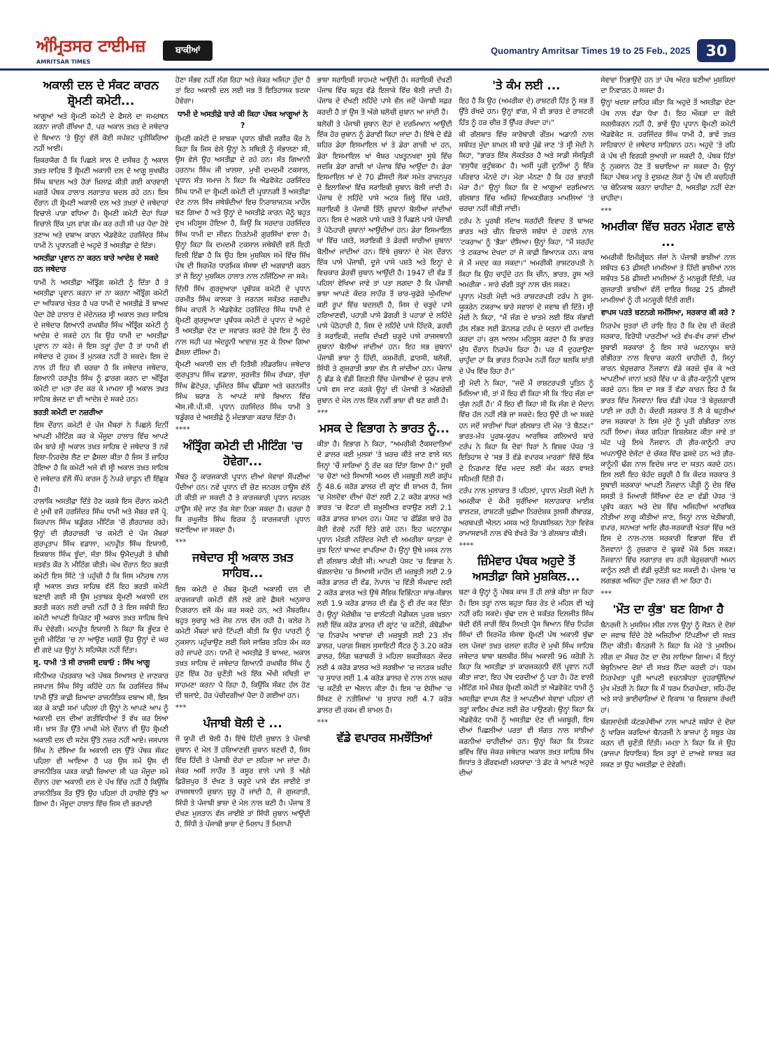ਅੰਮ੍ਰਿਤਸਰ ਟਾਈਮਜ਼
AMRITSAR TIMES
ਬਾਕੀਆਂ
Quomantry Amritsar Times 19 to 25 Feb., 2025
30
ਅਕਾਲੀ ਦਲ ਦੇ ਸੰਕਟ ਕਾਰਨ ਸ਼੍ਰੋਮਣੀ ਕਮੇਟੀ...
ਆਗੂਆਂ ਅਤੇ ਸ਼੍ਰੋਮਣੀ ਕਮੇਟੀ ਦੇ ਫੈਸਲੇ ਦਾ ਸਮਰਥਨ ਕਰਨਾ ਜਾਰੀ ਰੱਖਿਆ ਹੈ, ਪਰ ਅਕਾਲ ਤਖ਼ਤ ਦੇ ਜਥੇਦਾਰ ਦੇ ਬਿਆਨ 'ਤੇ ਉਨ੍ਹਾਂ ਵੱਲੋਂ ਕੋਈ ਸਪੱਸ਼ਟ ਪ੍ਰਤੀਕਿਰਿਆ ਨਹੀਂ ਆਈ।
ਜ਼ਿਕਰਯੋਗ ਹੈ ਕਿ ਪਿਛਲੇ ਸਾਲ ਦੋ ਦਸੰਬਰ ਨੂੰ ਅਕਾਲ ਤਖ਼ਤ ਸਾਹਿਬ ਤੋਂ ਸ਼੍ਰੋਮਣੀ ਅਕਾਲੀ ਦਲ ਦੇ ਆਗੂ ਸੁਖਬੀਰ ਸਿੰਘ ਬਾਦਲ ਅਤੇ ਹੋਰਾਂ ਖ਼ਿਲਾਫ਼ ਕੀਤੀ ਗਈ ਕਾਰਵਾਈ ਮਗਰੋਂ ਪੰਥਕ ਹਾਲਾਤ ਲਗਾਤਾਰ ਬਦਲ ਰਹੇ ਹਨ। ਇਸ ਦੌਰਾਨ ਹੀ ਸ਼੍ਰੋਮਣੀ ਅਕਾਲੀ ਦਲ ਅਤੇ ਤਖ਼ਤਾਂ ਦੇ ਜਥੇਦਾਰਾਂ ਵਿਚਾਲੇ ਪਾੜਾ ਵਧਿਆ ਹੈ। ਸ਼੍ਰੋਮਣੀ ਕਮੇਟੀ ਦੋਹਾਂ ਧਿਰਾਂ ਵਿਚਾਲੇ ਇੱਕ ਪੁਲ ਵਾਂਗ ਕੰਮ ਕਰ ਰਹੀ ਸੀ ਪਰ ਪੈਦਾ ਹੋਏ ਤਣਾਅ ਅਤੇ ਦਬਾਅ ਕਾਰਨ ਐਡਵੋਕੇਟ ਹਰਜਿੰਦਰ ਸਿੰਘ ਧਾਮੀ ਨੇ ਪ੍ਰਧਾਨਗੀ ਦੇ ਅਹੁਦੇ ਤੋਂ ਅਸਤੀਫ਼ਾ ਦੇ ਦਿੱਤਾ।
ਅਸਤੀਫ਼ਾ ਪ੍ਰਵਾਨ ਨਾ ਕਰਨ ਬਾਰੇ ਆਦੇਸ਼ ਦੇ ਸਕਦੇ ਹਨ ਜਥੇਦਾਰ
ਧਾਮੀ ਨੇ ਅਸਤੀਫ਼ਾ ਅੰਤ੍ਰਿੰਗ ਕਮੇਟੀ ਨੂੰ ਦਿੱਤਾ ਹੈ ਤੇ ਅਸਤੀਫ਼ਾ ਪ੍ਰਵਾਨ ਕਰਨਾ ਜਾਂ ਨਾ ਕਰਨਾ ਅੰਤ੍ਰਿੰਗ ਕਮੇਟੀ ਦਾ ਅਧਿਕਾਰ ਖੇਤਰ ਹੈ ਪਰ ਧਾਮੀ ਦੇ ਅਸਤੀਫ਼ੇ ਤੋਂ ਬਾਅਦ ਪੈਦਾ ਹੋਏ ਹਾਲਾਤ ਦੇ ਮੱਦੇਨਜ਼ਰ ਸ੍ਰੀ ਅਕਾਲ ਤਖ਼ਤ ਸਾਹਿਬ ਦੇ ਜਥੇਦਾਰ ਗਿਆਨੀ ਰਘਬੀਰ ਸਿੰਘ ਅੰਤ੍ਰਿੰਗ ਕਮੇਟੀ ਨੂੰ ਆਦੇਸ਼ ਦੇ ਸਕਦੇ ਹਨ ਕਿ ਉਹ ਧਾਮੀ ਦਾ ਅਸਤੀਫ਼ਾ ਪ੍ਰਵਾਨ ਨਾ ਕਰੇ। ਜੇ ਇਸ ਤਰ੍ਹਾਂ ਹੁੰਦਾ ਹੈ ਤਾਂ ਧਾਮੀ ਵੀ ਜਥੇਦਾਰ ਦੇ ਹੁਕਮ ਤੋਂ ਮੁਨਕਰ ਨਹੀਂ ਹੋ ਸਕਦੇ। ਇਸ ਦੇ ਨਾਲ ਹੀ ਇਹ ਵੀ ਚਰਚਾ ਹੈ ਕਿ ਜਥੇਦਾਰ ਜਥੇਦਾਰ, ਗਿਆਨੀ ਹਰਪ੍ਰੀਤ ਸਿੰਘ ਨੂੰ ਫ਼ਾਰਗ ਕਰਨ ਦਾ ਅੰਤ੍ਰਿੰਗ ਕਮੇਟੀ ਦਾ ਮਤਾ ਰੱਦ ਕਰ ਕੇ ਮਾਮਲਾ ਸ੍ਰੀ ਅਕਾਲ ਤਖ਼ਤ ਸਾਹਿਬ ਭੇਜਣ ਦਾ ਵੀ ਆਦੇਸ਼ ਦੇ ਸਕਦੇ ਹਨ।
ਭਰਤੀ ਕਮੇਟੀ ਦਾ ਨਜ਼ਰੀਆ
ਇਸ ਦੌਰਾਨ ਕਮੇਟੀ ਦੇ ਪੰਜ ਮੈਂਬਰਾਂ ਨੇ ਪਿਛਲੇ ਦਿਨੀਂ ਆਪਣੀ ਮੀਟਿੰਗ ਕਰ ਕੇ ਮੌਜੂਦਾ ਹਾਲਾਤ ਵਿੱਚ ਆਪਣੇ ਕੰਮ ਬਾਰੇ ਸ੍ਰੀ ਅਕਾਲ ਤਖ਼ਤ ਸਾਹਿਬ ਦੇ ਜਥੇਦਾਰ ਤੋਂ ਨਵੇਂ ਦਿਸ਼ਾ-ਨਿਰਦੇਸ਼ ਲੈਣ ਦਾ ਫ਼ੈਸਲਾ ਕੀਤਾ ਹੈ ਜਿਸ ਤੋਂ ਜ਼ਾਹਿਰ ਹੋਇਆ ਹੈ ਕਿ ਕਮੇਟੀ ਅਜੇ ਵੀ ਸ੍ਰੀ ਅਕਾਲ ਤਖ਼ਤ ਸਾਹਿਬ ਦੇ ਜਥੇਦਾਰ ਵੱਲੋਂ ਸੌਂਪੇ ਕਾਰਜ ਨੂੰ ਨੇਪਰੇ ਚਾੜ੍ਹਨ ਦੀ ਇੱਛੁਕ ਹੈ।
ਹਾਲਾਂਕਿ ਅਸਤੀਫ਼ਾ ਦਿੱਤੇ ਹੋਣ ਕਰਕੇ ਇਸ ਦੌਰਾਨ ਕਮੇਟੀ ਦੇ ਮੁਖੀ ਵਜੋਂ ਹਰਜਿੰਦਰ ਸਿੰਘ ਧਾਮੀ ਅਤੇ ਮੈਂਬਰ ਵਜੋਂ ਪ੍ਰੋ. ਕਿਰਪਾਲ ਸਿੰਘ ਬਡੂੰਗਰ ਮੀਟਿੰਗ 'ਚੋਂ ਗ਼ੈਰਹਾਜ਼ਰ ਰਹੇ। ਉਨ੍ਹਾਂ ਦੀ ਗ਼ੈਰਹਾਜ਼ਰੀ 'ਚ ਕਮੇਟੀ ਦੇ ਪੰਜ ਮੈਂਬਰਾਂ ਗੁਰਪ੍ਰਤਾਪ ਸਿੰਘ ਵਡਾਲਾ, ਮਨਪ੍ਰੀਤ ਸਿੰਘ ਇਯਾਲੀ, ਇਕਬਾਲ ਸਿੰਘ ਝੂੰਦਾਂ, ਸੰਤਾ ਸਿੰਘ ਉਮੈਦਪੁਰੀ ਤੇ ਬੀਬੀ ਸਤਵੰਤ ਕੌਰ ਨੇ ਮੀਟਿੰਗ ਕੀਤੀ। ਘੋਖ ਦੌਰਾਨ ਇਹ ਭਰਤੀ ਕਮੇਟੀ ਇਸ ਸਿੱਟੇ 'ਤੇ ਪਹੁੰਚੀ ਹੈ ਕਿ ਜਿਸ ਮਨੋਰਥ ਨਾਲ ਸ੍ਰੀ ਅਕਾਲ ਤਖ਼ਤ ਸਾਹਿਬ ਵੱਲੋਂ ਇਹ ਭਰਤੀ ਕਮੇਟੀ ਬਣਾਈ ਗਈ ਸੀ ਉਸ ਮੁਤਾਬਕ ਸ਼੍ਰੋਮਣੀ ਅਕਾਲੀ ਦਲ ਭਰਤੀ ਕਰਨ ਲਈ ਰਾਜ਼ੀ ਨਹੀਂ ਹੈ ਤੇ ਇਸ ਸਬੰਧੀ ਇਹ ਕਮੇਟੀ ਆਪਣੀ ਰਿਪੋਰਟ ਸ੍ਰੀ ਅਕਾਲ ਤਖ਼ਤ ਸਾਹਿਬ ਵਿਖੇ ਸੌਂਪ ਦੇਵੇਗੀ। ਮਨਪ੍ਰੀਤ ਇਯਾਲੀ ਨੇ ਕਿਹਾ ਕਿ ਭੂੰਦੜ ਦੇ ਦੂਜੀ ਮੀਟਿੰਗ 'ਚ ਨਾ ਆਉਣ ਮਗਰੋਂ ਉਹ ਉਨ੍ਹਾਂ ਦੇ ਘਰ ਵੀ ਗਏ ਪਰ ਉਨ੍ਹਾਂ ਨੇ ਸਹਿਯੋਗ ਨਹੀਂ ਦਿੱਤਾ।
ਸ੍ਰ. ਧਾਮੀ 'ਤੇ ਸੀ ਰਾਜਸੀ ਦਬਾਓ : ਸਿੱਖ ਆਗੂ
ਸੀਨੀਅਰ ਪੱਤਰਕਾਰ ਅਤੇ ਪੰਥਕ ਸਿਆਸਤ ਦੇ ਜਾਣਕਾਰ ਜਸਪਾਲ ਸਿੰਘ ਸਿੱਧੂ ਕਹਿੰਦੇ ਹਨ ਕਿ ਹਰਜਿੰਦਰ ਸਿੰਘ ਧਾਮੀ ਉੱਤੇ ਕਾਫ਼ੀ ਜ਼ਿਆਦਾ ਰਾਜਨੀਤਿਕ ਦਬਾਅ ਸੀ, ਇਸ ਕਰ ਕੇ ਕਾਫ਼ੀ ਸਮਾਂ ਪਹਿਲਾਂ ਹੀ ਉਨ੍ਹਾਂ ਨੇ ਆਪਣੇ ਆਪ ਨੂੰ ਅਕਾਲੀ ਦਲ ਦੀਆਂ ਗਤੀਵਿਧੀਆਂ ਤੋਂ ਵੱਖ ਕਰ ਲਿਆ ਸੀ। ਖ਼ਾਸ ਤੌਰ ਉੱਤੇ ਮਾਘੀ ਮੇਲੇ ਦੌਰਾਨ ਵੀ ਉਹ ਸ਼੍ਰੋਮਣੀ ਅਕਾਲੀ ਦਲ ਦੀ ਸਟੇਜ ਉੱਤੇ ਨਜ਼ਰ ਨਹੀਂ ਆਏ। ਜਸਪਾਲ ਸਿੰਘ ਨੇ ਦੱਸਿਆ ਕਿ ਅਕਾਲੀ ਦਲ ਉੱਤੇ ਪੰਥਕ ਸੰਕਟ ਪਹਿਲਾ ਵੀ ਆਇਆ ਹੈ ਪਰ ਉਸ ਸਮੇਂ ਉਸ ਦੀ ਰਾਜਨੀਤਿਕ ਪਕੜ ਕਾਫ਼ੀ ਜ਼ਿਆਦਾ ਸੀ ਪਰ ਮੌਜੂਦਾ ਸਮੇਂ ਦੌਰਾਨ ਹਵਾ ਅਕਾਲੀ ਦਲ ਦੇ ਪੱਖ ਵਿੱਚ ਨਹੀਂ ਹੈ ਕਿਉਂਕਿ ਰਾਜਨੀਤਿਕ ਤੌਰ ਉੱਤੇ ਉਹ ਪਹਿਲਾਂ ਹੀ ਹਾਸ਼ੀਏ ਉੱਤੇ ਆ ਗਿਆ ਹੈ। ਮੌਜੂਦਾ ਹਾਲਾਤ ਵਿੱਚ ਜਿਸ ਦੀ ਭਰਪਾਈ
ਹੋਣਾ ਸੰਭਵ ਨਹੀਂ ਲੱਗ ਰਿਹਾ ਅਤੇ ਜੇਕਰ ਅਜਿਹਾ ਹੁੰਦਾ ਹੈ ਤਾਂ ਇਹ ਅਕਾਲੀ ਦਲ ਲਈ ਸਭ ਤੋਂ ਇਤਿਹਾਸਕ ਝਟਕਾ ਹੋਵੇਗਾ।
ਧਾਮੀ ਦੇ ਅਸਤੀਫ਼ੇ ਬਾਰੇ ਕੀ ਕਿਹਾ ਪੰਥਕ ਆਗੂਆਂ ਨੇ ?
ਸ਼੍ਰੋਮਣੀ ਕਮੇਟੀ ਦੇ ਸਾਬਕਾ ਪ੍ਰਧਾਨ ਬੀਬੀ ਜਗੀਰ ਕੌਰ ਨੇ ਕਿਹਾ ਕਿ ਜਿਸ ਵੇਲੇ ਉਨ੍ਹਾਂ ਨੇ ਸਥਿਤੀ ਨੂੰ ਸੰਭਾਲਣਾ ਸੀ, ਉਸ ਵੇਲੇ ਉਹ ਅਸਤੀਫ਼ਾ ਦੇ ਰਹੇ ਹਨ। ਸੰਤ ਗਿਆਨੀ ਹਰਨਾਮ ਸਿੰਘ ਜੀ ਖ਼ਾਲਸਾ, ਮੁਖੀ ਦਮਦਮੀ ਟਕਸਾਲ, ਪ੍ਰਧਾਨ ਸੰਤ ਸਮਾਜ ਨੇ ਕਿਹਾ ਕਿ ਐਡਵੋਕੇਟ ਹਰਜਿੰਦਰ ਸਿੰਘ ਧਾਮੀ ਦਾ ਸ਼੍ਰੋਮਣੀ ਕਮੇਟੀ ਦੀ ਪ੍ਰਧਾਨਗੀ ਤੋਂ ਅਸਤੀਫ਼ਾ ਦੇਣ ਨਾਲ ਸਿੱਖ ਜਥੇਬੰਦੀਆਂ ਵਿਚ ਨਿਰਾਸ਼ਾਜਨਕ ਮਾਹੌਲ ਬਣ ਗਿਆ ਹੈ ਅਤੇ ਉਨ੍ਹਾਂ ਦੇ ਅਸਤੀਫ਼ੇ ਕਾਰਨ ਮੈਨੂੰ ਬਹੁਤ ਦੁਖ ਮਹਿਸੂਸ ਹੋਇਆ ਹੈ, ਕਿਉਂ ਕਿ ਸਰਦਾਰ ਹਰਜਿੰਦਰ ਸਿੰਘ ਧਾਮੀ ਦਾ ਜੀਵਨ ਨਿਤਨੇਮੀ ਗੁਰਸਿੱਖਾਂ ਵਾਲਾ ਹੈ। ਉਨ੍ਹਾਂ ਕਿਹਾ ਕਿ ਦਮਦਮੀ ਟਕਸਾਲ ਜਥੇਬੰਦੀ ਵਲੋਂ ਇਹੀ ਦਿਲੀ ਇੱਛਾ ਹੈ ਕਿ ਉਹ ਇਸ ਮੁਸ਼ਕਿਲ ਸਮੇਂ ਵਿੱਚ ਸਿੱਖ ਪੰਥ ਦੀ ਸਿਰਮੌਰ ਧਾਰਮਿਕ ਸੰਸਥਾ ਦੀ ਅਗਵਾਈ ਕਰਨ ਤਾਂ ਜੋ ਇਨ੍ਹਾਂ ਮੁਸ਼ਕਿਲ ਹਾਲਾਤ ਨਾਲ ਨਜਿੱਠਿਆ ਜਾ ਸਕੇ।
ਦਿੱਲੀ ਸਿੱਖ ਗੁਰਦੁਆਰਾ ਪ੍ਰਬੰਧਕ ਕਮੇਟੀ ਦੇ ਪ੍ਰਧਾਨ ਹਰਮੀਤ ਸਿੰਘ ਕਾਲਕਾ ਤੇ ਜਰਨਲ ਸਕੱਤਰ ਜਗਦੀਪ ਸਿੰਘ ਕਾਹਲੋਂ ਨੇ ਐਡਵੋਕੇਟ ਹਰਜਿੰਦਰ ਸਿੰਘ ਧਾਮੀ ਦੇ ਸ਼੍ਰੋਮਣੀ ਗੁਰਦੁਆਰਾ ਪ੍ਰਬੰਧਕ ਕਮੇਟੀ ਦੇ ਪ੍ਰਧਾਨ ਦੇ ਅਹੁਦੇ ਤੋਂ ਅਸਤੀਫ਼ਾ ਦੇਣ ਦਾ ਸਵਾਗਤ ਕਰਦੇ ਹੋਏ ਇਸ ਨੂੰ ਦੇਰ ਨਾਲ ਸਹੀ ਪਰ ਅੰਦਰੂਨੀ ਆਵਾਜ਼ ਸੁਣ ਕੇ ਲਿਆ ਗਿਆ ਫ਼ੈਸਲਾ ਦੱਸਿਆ ਹੈ।
ਸ਼੍ਰੋਮਣੀ ਅਕਾਲੀ ਦਲ ਦੀ ਹਿਤੈਸ਼ੀ ਲੀਡਰਸ਼ਿਪ ਜਥੇਦਾਰ ਗੁਰਪ੍ਰਤਾਪ ਸਿੰਘ ਵਡਾਲਾ, ਸੁਰਜੀਤ ਸਿੰਘ ਰੱਖੜਾ, ਸੁੱਚਾ ਸਿੰਘ ਛੋਟੇਪੁਰ, ਪ੍ਰਮਿੰਦਰ ਸਿੰਘ ਢੀਂਡਸਾ ਅਤੇ ਚਰਨਜੀਤ ਸਿੰਘ ਬਰਾੜ ਨੇ ਆਪਣੇ ਸਾਂਝੇ ਬਿਆਨ ਵਿੱਚ ਐਸ.ਜੀ.ਪੀ.ਸੀ. ਪ੍ਰਧਾਨ ਹਰਜਿੰਦਰ ਸਿੰਘ ਧਾਮੀ ਤੇ ਬਡੂੰਗਰ ਦੇ ਅਸਤੀਫ਼ੇ ਨੂੰ ਮੰਦਭਾਗਾ ਕਰਾਰ ਦਿੱਤਾ ਹੈ।
****
ਅੰਤ੍ਰਿੰਗ ਕਮੇਟੀ ਦੀ ਮੀਟਿੰਗ 'ਚ ਹੋਵੇਗਾ...
ਮੈਂਬਰ ਨੂੰ ਕਾਰਜਕਾਰੀ ਪ੍ਰਧਾਨ ਦੀਆਂ ਸੇਵਾਵਾਂ ਸੌਂਪਣੀਆਂ ਪੈਂਦੀਆਂ ਹਨ। ਨਵੇਂ ਪ੍ਰਧਾਨ ਦੀ ਚੋਣ ਜਨਰਲ ਹਾਊਸ ਵੱਲੋਂ ਹੀ ਕੀਤੀ ਜਾ ਸਕਦੀ ਹੈ ਤੇ ਕਾਰਜਕਾਰੀ ਪ੍ਰਧਾਨ ਜਨਰਲ ਹਾਊਸ ਸੱਦੇ ਜਾਣ ਤੱਕ ਸੇਵਾ ਨਿਭਾ ਸਕਦਾ ਹੈ। ਚਰਚਾ ਹੈ ਕਿ ਰਘੂਜੀਤ ਸਿੰਘ ਵਿਰਕ ਨੂੰ ਕਾਰਜਕਾਰੀ ਪ੍ਰਧਾਨ ਬਣਾਇਆ ਜਾ ਸਕਦਾ ਹੈ।
***
ਜਥੇਦਾਰ ਸ੍ਰੀ ਅਕਾਲ ਤਖ਼ਤ ਸਾਹਿਬ...
ਇਸ ਕਮੇਟੀ ਦੇ ਮੈਂਬਰ ਸ਼੍ਰੋਮਣੀ ਅਕਾਲੀ ਦਲ ਦੀ ਕਾਰਜਕਾਰੀ ਕਮੇਟੀ ਵੱਲੋਂ ਲਏ ਗਏ ਫ਼ੈਸਲੇ ਅਨੁਸਾਰ ਨਿਗਰਾਨ ਵਜੋਂ ਕੰਮ ਕਰ ਸਕਦੇ ਹਨ, ਅਤੇ ਮੈਂਬਰਸ਼ਿਪ ਬਹੁਤ ਸੁਚਾਰੂ ਅਤੇ ਜੋਸ਼ ਨਾਲ ਚੱਲ ਰਹੀ ਹੈ। ਕਲੇਰ ਨੇ ਕਮੇਟੀ ਮੈਂਬਰਾਂ ਬਾਰੇ ਟਿੱਪਣੀ ਕੀਤੀ ਕਿ ਉਹ ਪਾਰਟੀ ਨੂੰ ਨੁਕਸਾਨ ਪਹੁੰਚਾਉਣ ਲਈ ਕਿਸੇ ਸਾਜ਼ਿਸ਼ ਤਹਿਤ ਕੰਮ ਕਰ ਰਹੇ ਜਾਪਦੇ ਹਨ। ਧਾਮੀ ਦੇ ਅਸਤੀਫ਼ੇ ਤੋਂ ਬਾਅਦ, ਅਕਾਲ ਤਖ਼ਤ ਸਾਹਿਬ ਦੇ ਜਥੇਦਾਰ ਗਿਆਨੀ ਰਘਬੀਰ ਸਿੰਘ ਨੂੰ ਹੁਣ ਇੱਕ ਹੋਰ ਚੁਣੌਤੀ ਅਤੇ ਇੱਕ ਔਖੀ ਸਥਿਤੀ ਦਾ ਸਾਹਮਣਾ ਕਰਨਾ ਪੈ ਰਿਹਾ ਹੈ, ਕਿਉਂਕਿ ਸੰਕਟ ਹੱਲ ਹੋਣ ਦੀ ਬਜਾਏ, ਹੋਰ ਪੇਚੀਦਗੀਆਂ ਪੈਦਾ ਹੋ ਗਈਆਂ ਹਨ।
***
ਪੰਜਾਬੀ ਬੋਲੀ ਦੇ ...
ਜੋ ਯੂਪੀ ਦੀ ਬੋਲੀ ਹੈ। ਇੱਥੇ ਹਿੰਦੀ ਜ਼ੁਬਾਨ ਤੇ ਪੰਜਾਬੀ ਜ਼ੁਬਾਨ ਦੇ ਮੇਲ ਤੋਂ ਹਰਿਆਣਵੀ ਜ਼ੁਬਾਨ ਬਣਦੀ ਹੈ, ਜਿਸ ਵਿੱਚ ਹਿੰਦੀ ਤੇ ਪੰਜਾਬੀ ਦੋਹਾਂ ਦਾ ਲਹਿਜਾ ਆ ਜਾਂਦਾ ਹੈ। ਜੇਕਰ ਅਸੀਂ ਲਾਹੌਰ ਤੋਂ ਕਸੂਰ ਵਾਲੇ ਪਾਸੇ ਤੋਂ ਅੱਗੇ ਫ਼ਿਰੋਜ਼ਪੁਰ ਤੋਂ ਦੱਖਣ ਤੇ ਚੜ੍ਹਦੇ ਪਾਸੇ ਵੱਲ ਜਾਈਏ ਤਾਂ ਰਾਜਸਥਾਨੀ ਜ਼ੁਬਾਨ ਸ਼ੁਰੂ ਹੋ ਜਾਂਦੀ ਹੈ, ਜੋ ਗੁਜਰਾਤੀ, ਸਿੰਧੀ ਤੇ ਪੰਜਾਬੀ ਭਾਸ਼ਾ ਦੇ ਮੇਲ ਨਾਲ ਬਣੀ ਹੈ। ਪੰਜਾਬ ਤੋਂ ਦੱਖਣ ਮੁਲਤਾਨ ਵੱਲ ਜਾਈਏ ਤਾਂ ਸਿੰਧੀ ਜ਼ੁਬਾਨ ਆਉਂਦੀ ਹੈ, ਸਿੰਧੀ ਤੇ ਪੰਜਾਬੀ ਭਾਸ਼ਾ ਦੇ ਮਿਲਾਪ ਤੋਂ ਮਿਲਾਪੀ
ਭਾਸ਼ਾ ਸਰਾਇਕੀ ਸਾਹਮਣੇ ਆਉਂਦੀ ਹੈ। ਸਰਾਇਕੀ ਦੱਖਣੀ ਪੰਜਾਬ ਵਿੱਚ ਬਹੁਤ ਵੱਡੇ ਇਲਾਕੇ ਵਿੱਚ ਬੋਲੀ ਜਾਂਦੀ ਹੈ। ਪੰਜਾਬ ਦੇ ਦੱਖਣੀ ਲਹਿੰਦੇ ਪਾਸੇ ਵੱਲ ਜਦੋਂ ਪੰਜਾਬੀ ਸਫ਼ਰ ਕਰਦੀ ਹੈ ਤਾਂ ਉਸ ਤੋਂ ਅੱਗੇ ਬਲੋਚੀ ਜ਼ੁਬਾਨ ਆ ਜਾਂਦੀ ਹੈ।
ਬਲੋਚੀ ਤੇ ਪੰਜਾਬੀ ਜ਼ੁਬਾਨ ਦੋਹਾਂ ਦੇ ਦਰਮਿਆਨ ਆਉਂਦੀ ਇੱਕ ਹੋਰ ਜ਼ੁਬਾਨ ਨੂੰ ਡੇਰਾਵੀ ਕਿਹਾ ਜਾਂਦਾ ਹੈ। ਇੱਥੇ ਦੋ ਵੱਡੇ ਸ਼ਹਿਰ ਡੇਰਾ ਇਸਮਾਇਲ ਖਾਂ ਤੇ ਡੇਰਾ ਗਾਜ਼ੀ ਖਾਂ ਹਨ, ਡੇਰਾ ਇਸਮਾਇਲ ਖਾਂ ਖੈਬਰ ਪਖ਼ਤੂਨਖਵਾ ਸੂਬੇ ਵਿੱਚ ਜਦਕਿ ਡੇਰਾ ਗਾਜ਼ੀ ਖਾਂ ਪੰਜਾਬ ਵਿੱਚ ਆਉਂਦਾ ਹੈ। ਡੇਰਾ ਇਸਮਾਇਲ ਖਾਂ ਦੇ 70 ਫ਼ੀਸਦੀ ਲੋਕਾਂ ਸਮੇਤ ਰਾਜਨਪੁਰ ਦੇ ਇਲਾਕਿਆਂ ਵਿੱਚ ਸਰਾਇਕੀ ਜ਼ੁਬਾਨ ਬੋਲੀ ਜਾਂਦੀ ਹੈ। ਪੰਜਾਬ ਦੇ ਲਹਿੰਦੇ ਪਾਸੇ ਅਟਕ ਜ਼ਿਲ੍ਹੇ ਵਿੱਚ ਪਸ਼ਤੋ, ਸਰਾਇਕੀ ਤੇ ਪੰਜਾਬੀ ਤਿੰਨੋਂ ਜ਼ੁਬਾਨਾਂ ਬੋਲੀਆਂ ਜਾਂਦੀਆਂ ਹਨ। ਇਸ ਦੇ ਅਗਲੇ ਪਾਸੇ ਪਸ਼ਤੋ ਤੇ ਪਿਛਲੇ ਪਾਸੇ ਪੰਜਾਬੀ ਤੇ ਪੋਠੋਹਾਰੀ ਜ਼ੁਬਾਨਾਂ ਆਉਂਦੀਆਂ ਹਨ। ਡੇਰਾ ਇਸਮਾਇਲ ਖਾਂ ਵਿੱਚ ਪਸ਼ਤੋ, ਸਰਾਇਕੀ ਤੇ ਡੇਰਵੀ ਸਾਰੀਆਂ ਜ਼ੁਬਾਨਾਂ ਬੋਲੀਆਂ ਜਾਂਦੀਆਂ ਹਨ। ਇੱਥੇ ਜ਼ੁਬਾਨਾਂ ਦੇ ਮੇਲ ਦੌਰਾਨ ਇੱਕ ਪਾਸੇ ਪੰਜਾਬੀ, ਦੂਜੇ ਪਾਸੇ ਪਸ਼ਤੋ ਅਤੇ ਇਨ੍ਹਾਂ ਦੇ ਵਿਚਕਾਰ ਡੇਰਵੀ ਜ਼ੁਬਾਨ ਆਉਂਦੀ ਹੈ। 1947 ਦੀ ਵੰਡ ਤੋਂ ਪਹਿਲਾਂ ਵੇਖਿਆ ਜਾਵੇ ਤਾਂ ਪਤਾ ਲਗਦਾ ਹੈ ਕਿ ਪੰਜਾਬੀ ਭਾਸ਼ਾ ਆਪਣੇ ਕੇਂਦਰ ਲਾਹੌਰ ਤੋਂ ਚਾਰ-ਚੁਫ਼ੇਰੇ ਘੁੰਮਦਿਆਂ ਕਈ ਰੂਪਾਂ ਵਿੱਚ ਬਦਲਦੀ ਹੈ, ਜਿਸ ਦੇ ਚੜ੍ਹਦੇ ਪਾਸੇ ਹਰਿਆਣਵੀ, ਪਹਾੜੀ ਪਾਸੇ ਡੋਗਰੀ ਤੇ ਪਹਾੜਾਂ ਦੇ ਲਹਿੰਦੇ ਪਾਸੇ ਪੋਠੋਹਾਰੀ ਹੈ, ਜਿਸ ਦੇ ਲਹਿੰਦੇ ਪਾਸੇ ਹਿੰਦਕੋ, ਡਰਵੀ ਤੇ ਸਰਾਇਕੀ, ਜਦਕਿ ਦੱਖਣੀ ਚੜ੍ਹਦੇ ਪਾਸੇ ਰਾਜਸਥਾਨੀ ਜ਼ੁਬਾਨਾਂ ਬੋਲੀਆਂ ਜਾਂਦੀਆਂ ਹਨ। ਇਹ ਸਭ ਜ਼ੁਬਾਨਾਂ ਪੰਜਾਬੀ ਭਾਸ਼ਾ ਨੂੰ ਹਿੰਦੀ, ਕਸ਼ਮੀਰੀ, ਫ਼ਾਰਸੀ, ਬਲੋਚੀ, ਸਿੰਧੀ ਤੇ ਗੁਜਰਾਤੀ ਭਾਸ਼ਾ ਵੱਲ ਲੈ ਜਾਂਦੀਆਂ ਹਨ। ਪੰਜਾਬ ਨੂੰ ਛੱਡ ਕੇ ਵੱਡੀ ਗਿਣਤੀ ਵਿੱਚ ਪੰਜਾਬੀਆਂ ਦੇ ਯੂਰਪ ਵਾਲੇ ਪਾਸੇ ਵਸ ਜਾਣ ਕਰਕੇ ਉਨ੍ਹਾਂ ਦੀ ਪੰਜਾਬੀ ਤੇ ਅੰਗਰੇਜ਼ੀ ਜ਼ੁਬਾਨ ਦੇ ਮੇਲ ਨਾਲ ਇੱਕ ਨਵੀਂ ਭਾਸ਼ਾ ਵੀ ਬਣ ਗਈ ਹੈ।
***
ਮਸਕ ਦੇ ਵਿਭਾਗ ਨੇ ਭਾਰਤ ਨੂੰ...
ਕੀਤਾ ਹੈ। ਵਿਭਾਗ ਨੇ ਕਿਹਾ, "ਅਮਰੀਕੀ ਟੈਕਸਦਾਤਿਆਂ ਦੇ ਡਾਲਰ ਕਈ ਮੁਲਕਾਂ 'ਤੇ ਖ਼ਰਚ ਕੀਤੇ ਜਾਣ ਵਾਲੇ ਸਨ ਜਿਨ੍ਹਾਂ 'ਚੋਂ ਸਾਰਿਆਂ ਨੂੰ ਰੱਦ ਕਰ ਦਿੱਤਾ ਗਿਆ ਹੈ।" ਸੂਚੀ 'ਚ ਚੋਣਾਂ ਅਤੇ ਸਿਆਸੀ ਅਮਲ ਦੀ ਮਜ਼ਬੂਤੀ ਲਈ ਗਰੁੱਪ ਨੂੰ 48.6 ਕਰੋੜ ਡਾਲਰ ਦੀ ਗ੍ਰਾਂਟ ਵੀ ਸ਼ਾਮਲ ਹੈ, ਜਿਸ 'ਚ ਮੋਲਦੋਵਾ ਦੀਆਂ ਚੋਣਾਂ ਲਈ 2.2 ਕਰੋੜ ਡਾਲਰ ਅਤੇ ਭਾਰਤ 'ਚ ਵੋਟਰਾਂ ਦੀ ਸ਼ਮੂਲੀਅਤ ਵਧਾਉਣ ਲਈ 2.1 ਕਰੋੜ ਡਾਲਰ ਸ਼ਾਮਲ ਹਨ। ਪੋਸਟ 'ਚ ਫੰਡਿੰਗ ਬਾਰੇ ਹੋਰ ਕੋਈ ਵੇਰਵੇ ਨਹੀਂ ਦਿੱਤੇ ਗਏ ਹਨ। ਇਹ ਘਟਨਾਕ੍ਰਮ ਪ੍ਰਧਾਨ ਮੰਤਰੀ ਨਰਿੰਦਰ ਮੋਦੀ ਦੀ ਅਮਰੀਕਾ ਯਾਤਰਾ ਦੇ ਕੁਝ ਦਿਨਾਂ ਬਾਅਦ ਵਾਪਰਿਆ ਹੈ। ਉਨ੍ਹਾਂ ਉਥੇ ਮਸਕ ਨਾਲ ਵੀ ਗੱਲਬਾਤ ਕੀਤੀ ਸੀ। ਆਪਣੀ ਪੋਸਟ 'ਚ ਵਿਭਾਗ ਨੇ ਬੰਗਲਾਦੇਸ਼ 'ਚ ਸਿਆਸੀ ਮਾਹੌਲ ਦੀ ਮਜ਼ਬੂਤੀ ਲਈ 2.9 ਕਰੋੜ ਡਾਲਰ ਦੀ ਵੰਡ, ਨੇਪਾਲ 'ਚ ਵਿੱਤੀ ਸੰਘਵਾਦ ਲਈ 2 ਕਰੋੜ ਡਾਲਰ ਅਤੇ ਉਥੇ ਜੈਵਿਕ ਵਿਭਿੰਨਤਾ ਸਾਂਭ-ਸੰਭਾਲ ਲਈ 1.9 ਕਰੋੜ ਡਾਲਰ ਦੀ ਵੰਡ ਨੂੰ ਵੀ ਰੱਦ ਕਰ ਦਿੱਤਾ ਹੈ। ਉਨ੍ਹਾਂ ਮੋਜ਼ੰਬੀਕ 'ਚ ਵਾਲੰਟਰੀ ਮੈਡੀਕਲ ਪੁਰਸ਼ ਖ਼ਤਨਾ ਲਈ ਇੱਕ ਕਰੋੜ ਡਾਲਰ ਦੀ ਗ੍ਰਾਂਟ 'ਚ ਕਟੌਤੀ, ਕੰਬੋਡੀਆ 'ਚ ਨਿਰਪੱਖ ਆਵਾਜ਼ਾਂ ਦੀ ਮਜ਼ਬੂਤੀ ਲਈ 23 ਲੱਖ ਡਾਲਰ, ਪਰਾਗ ਸਿਵਲ ਸੁਸਾਇਟੀ ਸੈਂਟਰ ਨੂੰ 3.20 ਕਰੋੜ ਡਾਲਰ, ਲਿੰਗ ਬਰਾਬਰੀ ਤੇ ਮਹਿਲਾ ਸ਼ਕਤੀਕਰਨ ਕੇਂਦਰ ਲਈ 4 ਕਰੋੜ ਡਾਲਰ ਅਤੇ ਸਰਬੀਆ 'ਚ ਜਨਤਕ ਖ਼ਰੀਦ 'ਚ ਸੁਧਾਰ ਲਈ 1.4 ਕਰੋੜ ਡਾਲਰ ਦੇ ਨਾਲ ਨਾਲ ਖ਼ਰਚ 'ਚ ਕਟੌਤੀ ਦਾ ਐਲਾਨ ਕੀਤਾ ਹੈ। ਇਸ 'ਚ ਏਸ਼ੀਆ 'ਚ ਸਿੱਖਣ ਦੇ ਨਤੀਜਿਆਂ 'ਚ ਸੁਧਾਰ ਲਈ 4.7 ਕਰੋੜ ਡਾਲਰ ਦੀ ਰਕਮ ਵੀ ਸ਼ਾਮਲ ਹੈ।
***
ਵੱਡੇ ਵਪਾਰਕ ਸਮਝੌਤਿਆਂ
'ਤੇ ਕੰਮ ਲਈ ...
ਇਹ ਹੈ ਕਿ ਉਹ (ਅਮਰੀਕਾ ਦੇ) ਰਾਸ਼ਟਰੀ ਹਿੱਤ ਨੂੰ ਸਭ ਤੋਂ ਉੱਤੇ ਰੱਖਦੇ ਹਨ। ਉਨ੍ਹਾਂ ਵਾਂਗ, ਮੈਂ ਵੀ ਭਾਰਤ ਦੇ ਰਾਸ਼ਟਰੀ ਹਿੱਤ ਨੂੰ ਹਰ ਚੀਜ਼ ਤੋਂ ਉੱਪਰ ਰੱਖਦਾ ਹਾਂ।"
ਕੀ ਗੱਲਬਾਤ ਵਿੱਚ ਕਾਰੋਬਾਰੀ ਗੌਤਮ ਅਡਾਨੀ ਨਾਲ ਸਬੰਧਤ ਮੁੱਦਾ ਸ਼ਾਮਲ ਸੀ ਬਾਰੇ ਪੁੱਛੇ ਜਾਣ 'ਤੇ ਸ੍ਰੀ ਮੋਦੀ ਨੇ ਕਿਹਾ, "ਭਾਰਤ ਇੱਕ ਲੋਕਤੰਤਰ ਹੈ ਅਤੇ ਸਾਡੀ ਸੰਸਕ੍ਰਿਤੀ 'ਵਸੁਧੈਵ ਕੁਟੁੰਬਕਮ' ਹੈ। ਅਸੀਂ ਪੂਰੀ ਦੁਨੀਆਂ ਨੂੰ ਇੱਕ ਪਰਿਵਾਰ ਮੰਨਦੇ ਹਾਂ। ਮੇਰਾ ਮੰਨਣਾ ਹੈ ਕਿ ਹਰ ਭਾਰਤੀ ਮੇਰਾ ਹੈ।" ਉਨ੍ਹਾਂ ਕਿਹਾ ਕਿ ਦੋ ਆਗੂਆਂ ਦਰਮਿਆਨ ਗੱਲਬਾਤ ਵਿੱਚ ਅਜਿਹੇ ਵਿਅਕਤੀਗਤ ਮਾਮਲਿਆਂ 'ਤੇ ਚਰਚਾ ਨਹੀਂ ਕੀਤੀ ਜਾਂਦੀ।
ਟਰੰਪ ਨੇ ਪੂਰਬੀ ਲੱਦਾਖ ਸਰਹੱਦੀ ਵਿਵਾਦ ਤੋਂ ਬਾਅਦ ਭਾਰਤ ਅਤੇ ਚੀਨ ਵਿਚਾਲੇ ਸਬੰਧਾਂ ਦੇ ਹਵਾਲੇ ਨਾਲ 'ਟਕਰਾਅ' ਨੂੰ 'ਭੈੜਾ' ਦੱਸਿਆ। ਉਨ੍ਹਾਂ ਕਿਹਾ, "ਮੈਂ ਸਰਹੱਦ 'ਤੇ ਟਕਰਾਅ ਦੇਖਦਾ ਹਾਂ ਜੋ ਕਾਫ਼ੀ ਭਿਆਨਕ ਹਨ। ਕਾਸ਼ ਜੇ ਮੈਂ ਮਦਦ ਕਰ ਸਕਦਾ।" ਅਮਰੀਕੀ ਰਾਸ਼ਟਰਪਤੀ ਨੇ ਕਿਹਾ ਕਿ ਉਹ ਚਾਹੁੰਦੇ ਹਨ ਕਿ ਚੀਨ, ਭਾਰਤ, ਰੂਸ ਅਤੇ ਅਮਰੀਕਾ - ਸਾਰੇ ਚੰਗੀ ਤਰ੍ਹਾਂ ਨਾਲ ਚੱਲ ਸਕਣ।
ਪ੍ਰਧਾਨ ਮੰਤਰੀ ਮੋਦੀ ਅਤੇ ਰਾਸ਼ਟਰਪਤੀ ਟਰੰਪ ਨੇ ਰੂਸ-ਯੂਕਰੇਨ ਟਕਰਾਅ ਬਾਰੇ ਸਵਾਲਾਂ ਦੇ ਜਵਾਬ ਵੀ ਦਿੱਤੇ। ਸ੍ਰੀ ਮੋਦੀ ਨੇ ਕਿਹਾ, "ਮੈਂ ਜੰਗ ਦੇ ਖ਼ਾਤਮੇ ਲਈ ਇੱਕ ਸੰਭਾਵੀ ਹੱਲ ਲੱਭਣ ਲਈ ਡੋਨਲਡ ਟਰੰਪ ਦੇ ਯਤਨਾਂ ਦੀ ਹਮਾਇਤ ਕਰਦਾ ਹਾਂ। ਕੁਲ ਆਲਮ ਮਹਿਸੂਸ ਕਰਦਾ ਹੈ ਕਿ ਭਾਰਤ ਯੁੱਧ ਦੌਰਾਨ ਨਿਰਪੱਖ ਰਿਹਾ ਹੈ। ਪਰ ਮੈਂ ਦੁਹਰਾਉਣਾ ਚਾਹੁੰਦਾ ਹਾਂ ਕਿ ਭਾਰਤ ਨਿਰਪੱਖ ਨਹੀਂ ਰਿਹਾ ਬਲਕਿ ਸ਼ਾਂਤੀ ਦੇ ਪੱਖ ਵਿੱਚ ਰਿਹਾ ਹੈ।"
ਸ੍ਰੀ ਮੋਦੀ ਨੇ ਕਿਹਾ, "ਜਦੋਂ ਮੈਂ ਰਾਸ਼ਟਰਪਤੀ ਪੂਤਿਨ ਨੂੰ ਮਿਲਿਆ ਸੀ, ਤਾਂ ਮੈਂ ਇਹ ਵੀ ਕਿਹਾ ਸੀ ਕਿ 'ਇਹ ਜੰਗ ਦਾ ਯੁੱਗ ਨਹੀਂ ਹੈ।' ਮੈਂ ਇਹ ਵੀ ਕਿਹਾ ਸੀ ਕਿ ਜੰਗ ਦੇ ਮੈਦਾਨ ਵਿੱਚ ਹੱਲ ਨਹੀਂ ਲੱਭੇ ਜਾ ਸਕਦੇ। ਇਹ ਉਦੋਂ ਹੀ ਆ ਸਕਦੇ ਹਨ ਜਦੋਂ ਸਾਰੀਆਂ ਧਿਰਾਂ ਗੱਲਬਾਤ ਦੀ ਮੇਜ਼ 'ਤੇ ਬੈਠਣ।" ਭਾਰਤ-ਮੱਧ ਪੂਰਬ-ਯੂਰਪ ਆਰਥਿਕ ਗਲਿਆਰੇ ਬਾਰੇ ਟਰੰਪ ਨੇ ਕਿਹਾ ਕਿ ਦੋਵਾਂ ਧਿਰਾਂ ਨੇ ਵਿਸ਼ਵ ਪੱਧਰ 'ਤੇ ਇਤਿਹਾਸ ਦੇ 'ਸਭ ਤੋਂ ਵੱਡੇ ਵਪਾਰਕ ਮਾਰਗਾਂ' ਵਿੱਚੋਂ ਇੱਕ ਦੇ ਨਿਰਮਾਣ ਵਿੱਚ ਮਦਦ ਲਈ ਕੰਮ ਕਰਨ ਵਾਸਤੇ ਸਹਿਮਤੀ ਦਿੱਤੀ ਹੈ।
ਟਰੰਪ ਨਾਲ ਮੁਲਾਕਾਤ ਤੋਂ ਪਹਿਲਾਂ, ਪ੍ਰਧਾਨ ਮੰਤਰੀ ਮੋਦੀ ਨੇ ਅਮਰੀਕਾ ਦੇ ਕੌਮੀ ਸੁਰੱਖਿਆ ਸਲਾਹਕਾਰ ਮਾਈਕ ਵਾਲਟਜ਼, ਰਾਸ਼ਟਰੀ ਖ਼ੁਫ਼ੀਆ ਨਿਰਦੇਸ਼ਕ ਤੁਲਸੀ ਗੈਬਾਰਡ, ਅਰਬਪਤੀ ਐਲਨ ਮਸਕ ਅਤੇ ਰਿਪਬਲਿਕਨ ਨੇਤਾ ਵਿਵੇਕ ਰਾਮਾਸਵਾਮੀ ਨਾਲ ਵੱਖੋ ਵੱਖਰੇ ਤੌਰ 'ਤੇ ਗੱਲਬਾਤ ਕੀਤੀ।
****
ਜ਼ਿੰਮੇਵਾਰ ਪੰਥਕ ਅਹੁਦੇ ਤੋਂ ਅਸਤੀਫ਼ਾ ਕਿਸੇ ਮੁਸ਼ਕਿਲ...
ਬਣਾ ਕੇ ਉਨ੍ਹਾਂ ਨੂੰ ਪੰਥਕ ਕਾਜ ਤੋਂ ਹੀ ਲਾਂਭੇ ਕੀਤਾ ਜਾ ਰਿਹਾ ਹੈ। ਇਸ ਤਰ੍ਹਾਂ ਨਾਲ ਬਹੁਤਾ ਚਿਰ ਰੇਤ ਦੇ ਮਹਿਲ ਵੀ ਖੜ੍ਹੇ ਨਹੀਂ ਰਹਿ ਸਕਦੇ। ਬੁੱਢਾ ਦਲ ਦੇ ਸਕੱਤਰ ਦਿਲਜੀਤ ਸਿੰਘ ਬੇਦੀ ਵੱਲੋਂ ਜਾਰੀ ਇੱਕ ਲਿਖਤੀ ਪ੍ਰੈਸ ਬਿਆਨ ਵਿੱਚ ਨਿਹੰਗ ਸਿੰਘਾਂ ਦੀ ਸਿਰਮੌਰ ਸੰਸਥਾ ਸ਼੍ਰੋਮਣੀ ਪੰਥ ਅਕਾਲੀ ਬੁੱਢਾ ਦਲ ਪੰਜਵਾਂ ਤਖ਼ਤ ਚਲਦਾ ਵਹੀਰ ਦੇ ਮੁਖੀ ਸਿੰਘ ਸਾਹਿਬ ਜਥੇਦਾਰ ਬਾਬਾ ਬਲਬੀਰ ਸਿੰਘ ਅਕਾਲੀ 96 ਕਰੋੜੀ ਨੇ ਕਿਹਾ ਕਿ ਅਸਤੀਫ਼ਾ ਤਾਂ ਕਾਰਜਕਰਨੀ ਵੱਲੋਂ ਪ੍ਰਵਾਨ ਨਹੀਂ ਕੀਤਾ ਜਾਣਾ, ਇਹ ਪੰਥ ਦਰਦੀਆਂ ਨੂੰ ਪਤਾ ਹੈ। ਹੋਣ ਵਾਲੀ ਮੀਟਿੰਗ ਸਮੇਂ ਮੈਂਬਰ ਸ਼੍ਰੋਮਣੀ ਕਮੇਟੀ ਤਾਂ ਐਡਵੋਕੇਟ ਧਾਮੀ ਨੂੰ ਅਸਤੀਫ਼ਾ ਵਾਪਸ ਲੈਣ ਤੇ ਆਪਣੀਆਂ ਸੇਵਾਵਾਂ ਪਹਿਲਾਂ ਦੀ ਤਰ੍ਹਾਂ ਕਾਇਮ ਰੱਖਣ ਲਈ ਜ਼ੋਰ ਪਾਉਣਗੇ। ਉਨ੍ਹਾਂ ਕਿਹਾ ਕਿ ਐਡਵੋਕੇਟ ਧਾਮੀ ਨੂੰ ਅਸਤੀਫ਼ਾ ਦੇਣ ਦੀ ਮਜ਼ਬੂਰੀ, ਇਸ ਦੀਆਂ ਪਿਛਲੀਆਂ ਪਰਤਾਂ ਵੀ ਸੰਗਤ ਨਾਲ ਸਾਂਝੀਆਂ ਕਰਨੀਆਂ ਚਾਹੀਦੀਆਂ ਹਨ। ਉਨ੍ਹਾਂ ਕਿਹਾ ਕਿ ਨਿਕਟ ਭਵਿੱਖ ਵਿੱਚ ਜੇਕਰ ਜਥੇਦਾਰ ਅਕਾਲ ਤਖ਼ਤ ਸਾਹਿਬ ਸਿੱਖ ਸਿਧਾਂਤ ਤੇ ਗੌਰਵਮਈ ਮਰਯਾਦਾ 'ਤੇ ਡੱਟ ਕੇ ਆਪਣੇ ਅਹੁਦੇ ਦੀਆਂ
ਸੇਵਾਵਾਂ ਨਿਭਾਉਂਦੇ ਹਨ ਤਾਂ ਪੰਥ ਅੰਦਰ ਬਣੀਆਂ ਮੁਸ਼ਕਿਲਾਂ ਦਾ ਨਿਵਾਰਨ ਹੋ ਸਕਦਾ ਹੈ।
ਉਨ੍ਹਾਂ ਖਦਸ਼ਾ ਜ਼ਾਹਿਰ ਕੀਤਾ ਕਿ ਅਹੁਦੇ ਤੋਂ ਅਸਤੀਫ਼ਾ ਦੇਣਾ ਪੰਥ ਨਾਲ ਵੱਡਾ ਧੋਖਾ ਹੈ। ਇਹ ਔਕੜਾਂ ਦਾ ਕੋਈ ਸਰਲੀਕਰਨ ਨਹੀਂ ਹੈ, ਭਾਵੇਂ ਉਹ ਪ੍ਰਧਾਨ ਸ਼੍ਰੋਮਣੀ ਕਮੇਟੀ ਐਡਵੋਕੇਟ ਸ. ਹਰਜਿੰਦਰ ਸਿੰਘ ਧਾਮੀ ਹੈ, ਭਾਵੇਂ ਤਖ਼ਤ ਸਾਹਿਬਾਨਾਂ ਦੇ ਜਥੇਦਾਰ ਸਾਹਿਬਾਨ ਹਨ। ਅਹੁਦੇ 'ਤੇ ਰਹਿ ਕੇ ਪੰਥ ਦੀ ਵਿਗੜੀ ਸੁਆਰੀ ਜਾ ਸਕਦੀ ਹੈ, ਪੰਥਕ ਹਿੱਤਾਂ ਨੂੰ ਨੁਕਸਾਨ ਹੋਣ ਤੋਂ ਬਚਾਇਆ ਜਾ ਸਕਦਾ ਹੈ। ਉਨ੍ਹਾਂ ਕਿਹਾ ਪੰਥਕ ਮਾਰੂ ਤੇ ਦੁਸ਼ਮਣ ਲੋਕਾਂ ਨੂੰ ਪੰਥ ਦੀ ਕਚਹਿਰੀ 'ਚ ਬੇਨਿਕਾਬ ਕਰਨਾ ਚਾਹੀਦਾ ਹੈ, ਅਸਤੀਫ਼ਾ ਨਹੀਂ ਦੇਣਾ ਚਾਹੀਦਾ।
***
ਅਮਰੀਕਾ ਵਿੱਚ ਸ਼ਰਨ ਮੰਗਣ ਵਾਲੇ ...
ਅਮਰੀਕੀ ਇਮੀਗ੍ਰੇਸ਼ਨ ਜੱਜਾਂ ਨੇ ਪੰਜਾਬੀ ਭਾਸ਼ੀਆਂ ਨਾਲ ਸਬੰਧਤ 63 ਫ਼ੀਸਦੀ ਮਾਮਲਿਆਂ ਤੇ ਹਿੰਦੀ ਭਾਸ਼ੀਆਂ ਨਾਲ ਸਬੰਧਤ 58 ਫ਼ੀਸਦੀ ਮਾਮਲਿਆਂ ਨੂੰ ਮਨਜ਼ੂਰੀ ਦਿੱਤੀ, ਪਰ ਗੁਜਰਾਤੀ ਭਾਸ਼ੀਆਂ ਵੱਲੋਂ ਦਾਇਰ ਸਿਰਫ਼ 25 ਫ਼ੀਸਦੀ ਮਾਮਲਿਆਂ ਨੂੰ ਹੀ ਮਨਜ਼ੂਰੀ ਦਿੱਤੀ ਗਈ।
ਵਾਪਸ ਪਰਤੇ ਬਣਨਗੇ ਸਮੱਸਿਆ, ਸਰਕਾਰ ਕੀ ਕਰੇ ?
ਨਿਰਪੱਖ ਸੂਤਰਾਂ ਦੀ ਰਾਇ ਇਹ ਹੈ ਕਿ ਦੇਸ਼ ਦੀ ਕੇਂਦਰੀ ਸਰਕਾਰ, ਵਿਰੋਧੀ ਪਾਰਟੀਆਂ ਅਤੇ ਵੱਖ-ਵੱਖ ਰਾਜਾਂ ਦੀਆਂ ਸੂਬਾਈ ਸਰਕਾਰਾਂ ਨੂੰ ਇਸ ਸਾਰੇ ਘਟਨਾਕ੍ਰਮ ਬਾਰੇ ਗੰਭੀਰਤਾ ਨਾਲ ਵਿਚਾਰ ਕਰਨੀ ਚਾਹੀਦੀ ਹੈ, ਜਿਨ੍ਹਾਂ ਕਾਰਨ ਬੇਰੁਜ਼ਗਾਰ ਨੌਜਵਾਨ ਵੱਡੇ ਕਰਜ਼ੇ ਚੁੱਕ ਕੇ ਅਤੇ ਆਪਣੀਆਂ ਜਾਨਾਂ ਖ਼ਤਰੇ ਵਿੱਚ ਪਾ ਕੇ ਗ਼ੈਰ-ਕਾਨੂੰਨੀ ਪ੍ਰਵਾਸ ਕਰਦੇ ਹਨ। ਇਸ ਦਾ ਸਭ ਤੋਂ ਵੱਡਾ ਕਾਰਨ ਇਹ ਹੈ ਕਿ ਭਾਰਤ ਵਿੱਚ ਨੌਜਵਾਨਾਂ ਵਿਚ ਵੱਡੀ ਪੱਧਰ 'ਤੇ ਬੇਰੁਜ਼ਗਾਰੀ ਪਾਈ ਜਾ ਰਹੀ ਹੈ। ਕੇਂਦਰੀ ਸਰਕਾਰ ਤੋਂ ਲੈ ਕੇ ਬਹੁਤੀਆਂ ਰਾਜ ਸਰਕਾਰਾਂ ਨੇ ਇਸ ਮੁੱਦੇ ਨੂੰ ਪੂਰੀ ਗੰਭੀਰਤਾ ਨਾਲ ਨਹੀਂ ਲਿਆ। ਜੇਕਰ ਗਹਿਰਾ ਵਿਸ਼ਲੇਸ਼ਣ ਕੀਤਾ ਜਾਵੇ ਤਾਂ ਘੱਟ ਪੜ੍ਹੇ ਲਿਖੇ ਨੌਜਵਾਨ ਹੀ ਗ਼ੈਰ-ਕਾਨੂੰਨੀ ਰਾਹ ਅਪਨਾਉਂਦੇ ਏਜੰਟਾਂ ਦੇ ਚੱਕਰ ਵਿੱਚ ਫ਼ਸਦੇ ਹਨ ਅਤੇ ਗ਼ੈਰ-ਕਾਨੂੰਨੀ ਢੰਗ ਨਾਲ ਵਿਦੇਸ਼ ਜਾਣ ਦਾ ਯਤਨ ਕਰਦੇ ਹਨ। ਇਸ ਲਈ ਇਹ ਬੇਹੱਦ ਜ਼ਰੂਰੀ ਹੈ ਕਿ ਕੇਂਦਰ ਸਰਕਾਰ ਤੇ ਸੂਬਾਈ ਸਰਕਾਰਾਂ ਆਪਣੀ ਨੌਜਵਾਨ ਪੀੜ੍ਹੀ ਨੂੰ ਦੇਸ਼ ਵਿੱਚ ਸਸਤੀ ਤੇ ਮਿਆਰੀ ਸਿੱਖਿਆ ਦੇਣ ਦਾ ਵੱਡੀ ਪੱਧਰ 'ਤੇ ਪ੍ਰਬੰਧ ਕਰਨ ਅਤੇ ਦੇਸ਼ ਵਿੱਚ ਅਜਿਹੀਆਂ ਆਰਥਿਕ ਨੀਤੀਆਂ ਲਾਗੂ ਕੀਤੀਆਂ ਜਾਣ, ਜਿਨ੍ਹਾਂ ਨਾਲ ਖੇਤੀਬਾੜੀ, ਵਪਾਰ, ਸਨਅਤਾਂ ਆਦਿ ਗ਼ੈਰ-ਸਰਕਾਰੀ ਖੇਤਰਾਂ ਵਿੱਚ ਅਤੇ ਇਸ ਦੇ ਨਾਲ-ਨਾਲ ਸਰਕਾਰੀ ਵਿਭਾਗਾਂ ਵਿੱਚ ਵੀ ਨੌਜਵਾਨਾਂ ਨੂੰ ਰੁਜ਼ਗਾਰ ਦੇ ਢੁਕਵੇਂ ਮੌਕੇ ਮਿਲ ਸਕਣ। ਨੌਜਵਾਨਾਂ ਵਿੱਚ ਲਗਾਤਾਰ ਵਧ ਰਹੀ ਬੇਰੁਜ਼ਗਾਰੀ ਅਮਨ ਕਾਨੂੰਨ ਲਈ ਵੀ ਵੱਡੀ ਚੁਣੌਤੀ ਬਣ ਸਕਦੀ ਹੈ। ਪੰਜਾਬ 'ਚ ਲਗਭਗ ਅਜਿਹਾ ਹੁੰਦਾ ਨਜ਼ਰ ਵੀ ਆ ਰਿਹਾ ਹੈ।
***
'ਮੌਤ ਦਾ ਕੁੰਭ' ਬਣ ਗਿਆ ਹੈ
ਬੈਨਰਜੀ ਨੇ ਮੁਸਲਿਮ ਲੀਗ ਨਾਲ ਉਨ੍ਹਾਂ ਨੂੰ ਜੋੜਨ ਦੇ ਦੋਸ਼ਾਂ ਦਾ ਜਵਾਬ ਦਿੰਦੇ ਹੋਏ ਅਜਿਹੀਆਂ ਟਿੱਪਣੀਆਂ ਦੀ ਸਖ਼ਤ ਨਿੰਦਾ ਕੀਤੀ। ਬੈਨਰਜੀ ਨੇ ਕਿਹਾ ਕਿ ਮੇਰੇ 'ਤੇ ਮੁਸਲਿਮ ਲੀਗ ਦਾ ਮੈਂਬਰ ਹੋਣ ਦਾ ਦੋਸ਼ ਲਾਇਆ ਗਿਆ। ਮੈਂ ਇਨ੍ਹਾਂ ਬੇਬੁਨਿਆਦ ਦੋਸ਼ਾਂ ਦੀ ਸਖ਼ਤ ਨਿੰਦਾ ਕਰਦੀ ਹਾਂ। ਧਰਮ ਨਿਰਪੱਖਤਾ ਪ੍ਰਤੀ ਆਪਣੀ ਵਚਨਬੱਧਤਾ ਦੁਹਰਾਉਂਦਿਆਂ ਮੁੱਖ ਮੰਤਰੀ ਨੇ ਕਿਹਾ ਕਿ ਮੈਂ ਧਰਮ ਨਿਰਪੱਖਤਾ, ਸਹਿ-ਹੋਂਦ ਅਤੇ ਸਾਰੇ ਭਾਈਚਾਰਿਆਂ ਦੇ ਵਿਕਾਸ 'ਚ ਵਿਸ਼ਵਾਸ ਰੱਖਦੀ ਹਾਂ।
ਬੰਗਲਾਦੇਸ਼ੀ ਕੱਟੜਪੰਥੀਆਂ ਨਾਲ ਆਪਣੇ ਸਬੰਧਾਂ ਦੇ ਦੋਸ਼ਾਂ ਨੂੰ ਖਾਰਿਜ ਕਰਦਿਆਂ ਬੈਨਰਜੀ ਨੇ ਭਾਜਪਾ ਨੂੰ ਸਬੂਤ ਪੇਸ਼ ਕਰਨ ਦੀ ਚੁਣੌਤੀ ਦਿੱਤੀ। ਮਮਤਾ ਨੇ ਕਿਹਾ ਕਿ ਜੇ ਉਹ (ਭਾਜਪਾ ਵਿਧਾਇਕ) ਇਸ ਤਰ੍ਹਾਂ ਦੇ ਦਾਅਵੇ ਸਾਬਤ ਕਰ ਸਕਣ ਤਾਂ ਉਹ ਅਸਤੀਫ਼ਾ ਦੇ ਦੇਵੇਗੀ।